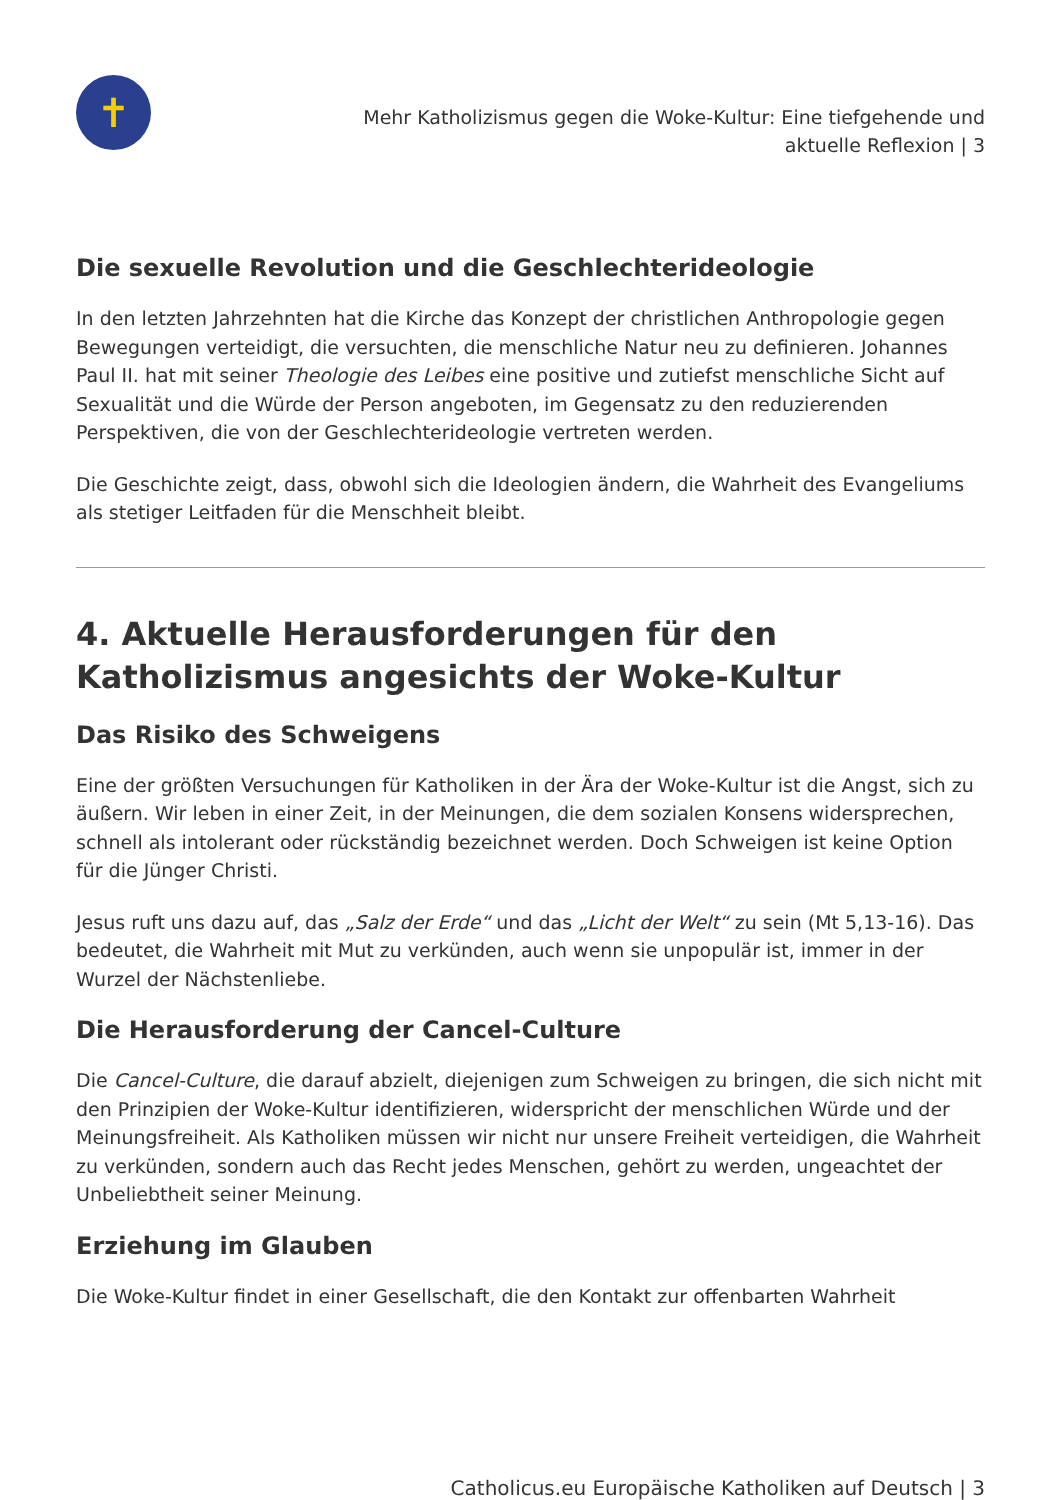✝
Mehr Katholizismus gegen die Woke-Kultur: Eine tiefgehende und
aktuelle Reflexion | 3
Die sexuelle Revolution und die Geschlechterideologie
In den letzten Jahrzehnten hat die Kirche das Konzept der christlichen Anthropologie gegen Bewegungen verteidigt, die versuchten, die menschliche Natur neu zu definieren. Johannes Paul II. hat mit seiner Theologie des Leibes eine positive und zutiefst menschliche Sicht auf Sexualität und die Würde der Person angeboten, im Gegensatz zu den reduzierenden Perspektiven, die von der Geschlechterideologie vertreten werden.
Die Geschichte zeigt, dass, obwohl sich die Ideologien ändern, die Wahrheit des Evangeliums als stetiger Leitfaden für die Menschheit bleibt.
4. Aktuelle Herausforderungen für den Katholizismus angesichts der Woke-Kultur
Das Risiko des Schweigens
Eine der größten Versuchungen für Katholiken in der Ära der Woke-Kultur ist die Angst, sich zu äußern. Wir leben in einer Zeit, in der Meinungen, die dem sozialen Konsens widersprechen, schnell als intolerant oder rückständig bezeichnet werden. Doch Schweigen ist keine Option für die Jünger Christi.
Jesus ruft uns dazu auf, das „Salz der Erde“ und das „Licht der Welt“ zu sein (Mt 5,13-16). Das bedeutet, die Wahrheit mit Mut zu verkünden, auch wenn sie unpopulär ist, immer in der Wurzel der Nächstenliebe.
Die Herausforderung der Cancel-Culture
Die Cancel-Culture, die darauf abzielt, diejenigen zum Schweigen zu bringen, die sich nicht mit den Prinzipien der Woke-Kultur identifizieren, widerspricht der menschlichen Würde und der Meinungsfreiheit. Als Katholiken müssen wir nicht nur unsere Freiheit verteidigen, die Wahrheit zu verkünden, sondern auch das Recht jedes Menschen, gehört zu werden, ungeachtet der Unbeliebtheit seiner Meinung.
Erziehung im Glauben
Die Woke-Kultur findet in einer Gesellschaft, die den Kontakt zur offenbarten Wahrheit
Catholicus.eu Europäische Katholiken auf Deutsch | 3